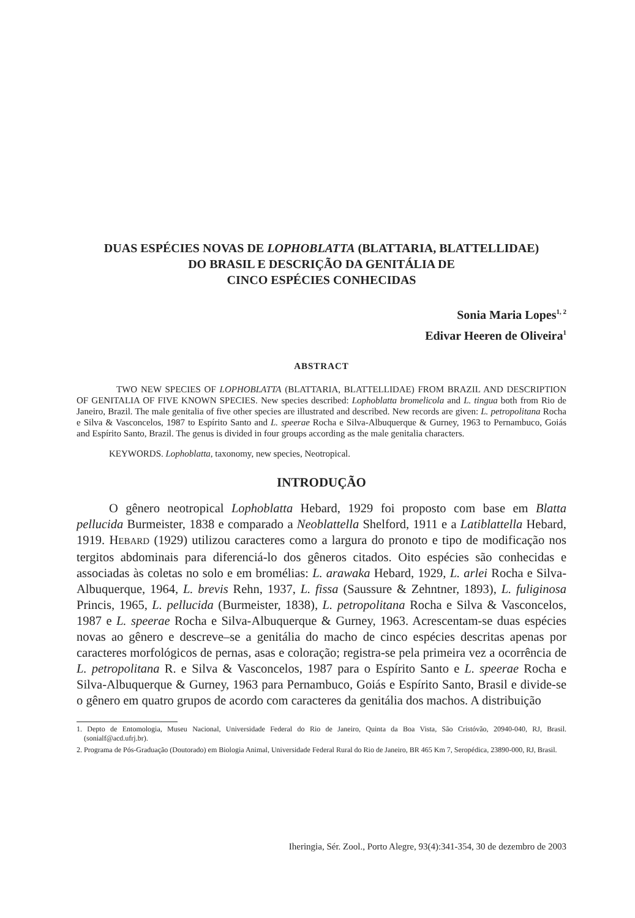DUAS ESPÉCIES NOVAS DE LOPHOBLATTA (BLATTARIA, BLATTELLIDAE)
DO BRASIL E DESCRIÇÃO DA GENITÁLIA DE
CINCO ESPÉCIES CONHECIDAS
Sonia Maria Lopes<sup>1, 2</sup>
Edivar Heeren de Oliveira<sup>1</sup>
ABSTRACT
TWO NEW SPECIES OF LOPHOBLATTA (BLATTARIA, BLATTELLIDAE) FROM BRAZIL AND DESCRIPTION OF GENITALIA OF FIVE KNOWN SPECIES. New species described: Lophoblatta bromelicola and L. tingua both from Rio de Janeiro, Brazil. The male genitalia of five other species are illustrated and described. New records are given: L. petropolitana Rocha e Silva & Vasconcelos, 1987 to Espírito Santo and L. speerae Rocha e Silva-Albuquerque & Gurney, 1963 to Pernambuco, Goiás and Espírito Santo, Brazil. The genus is divided in four groups according as the male genitalia characters.
KEYWORDS. Lophoblatta, taxonomy, new species, Neotropical.
INTRODUÇÃO
O gênero neotropical Lophoblatta Hebard, 1929 foi proposto com base em Blatta pellucida Burmeister, 1838 e comparado a Neoblattella Shelford, 1911 e a Latiblattella Hebard, 1919. HEBARD (1929) utilizou caracteres como a largura do pronoto e tipo de modificação nos tergitos abdominais para diferenciá-lo dos gêneros citados. Oito espécies são conhecidas e associadas às coletas no solo e em bromélias: L. arawaka Hebard, 1929, L. arlei Rocha e Silva-Albuquerque, 1964, L. brevis Rehn, 1937, L. fissa (Saussure & Zehntner, 1893), L. fuliginosa Princis, 1965, L. pellucida (Burmeister, 1838), L. petropolitana Rocha e Silva & Vasconcelos, 1987 e L. speerae Rocha e Silva-Albuquerque & Gurney, 1963. Acrescentam-se duas espécies novas ao gênero e descreve–se a genitália do macho de cinco espécies descritas apenas por caracteres morfológicos de pernas, asas e coloração; registra-se pela primeira vez a ocorrência de L. petropolitana R. e Silva & Vasconcelos, 1987 para o Espírito Santo e L. speerae Rocha e Silva-Albuquerque & Gurney, 1963 para Pernambuco, Goiás e Espírito Santo, Brasil e divide-se o gênero em quatro grupos de acordo com caracteres da genitália dos machos. A distribuição
1. Depto de Entomologia, Museu Nacional, Universidade Federal do Rio de Janeiro, Quinta da Boa Vista, São Cristóvão, 20940-040, RJ, Brasil. (sonialf@acd.ufrj.br).
2. Programa de Pós-Graduação (Doutorado) em Biologia Animal, Universidade Federal Rural do Rio de Janeiro, BR 465 Km 7, Seropédica, 23890-000, RJ, Brasil.
Iheringia, Sér. Zool., Porto Alegre, 93(4):341-354, 30 de dezembro de 2003